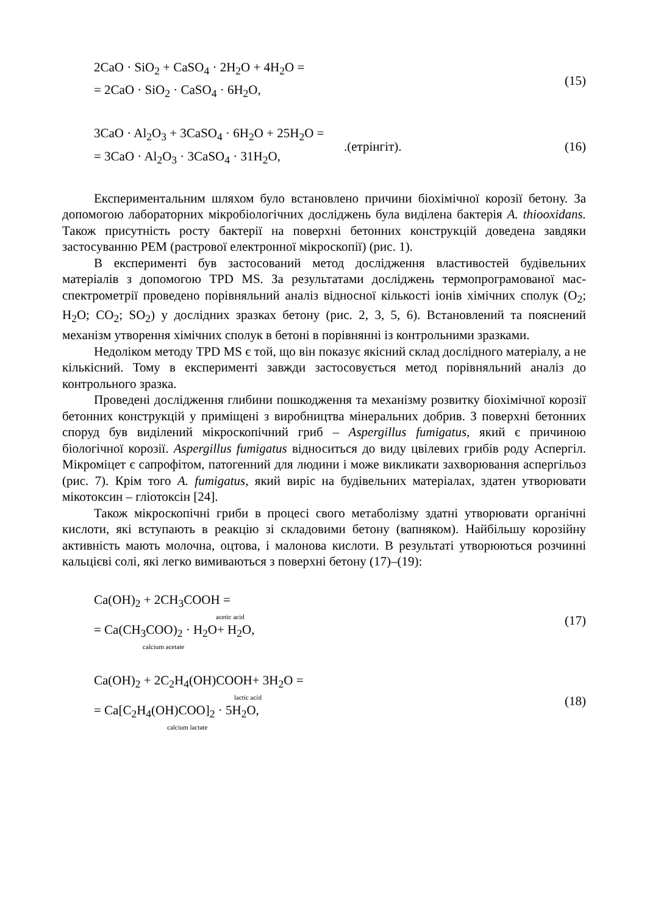2CaO · SiO<sub>2</sub> + CaSO<sub>4</sub> · 2H<sub>2</sub>O + 4H<sub>2</sub>O =
= 2CaO · SiO<sub>2</sub> · CaSO<sub>4</sub> · 6H<sub>2</sub>O,
(15)
3CaO · Al<sub>2</sub>O<sub>3</sub> + 3CaSO<sub>4</sub> · 6H<sub>2</sub>O + 25H<sub>2</sub>O =
= 3CaO · Al<sub>2</sub>O<sub>3</sub> · 3CaSO<sub>4</sub> · 31H<sub>2</sub>O,
.(етрінгіт). (16)
Експериментальним шляхом було встановлено причини біохімічної корозії бетону. За допомогою лабораторних мікробіологічних досліджень була виділена бактерія A. thiooxidans. Також присутність росту бактерії на поверхні бетонних конструкцій доведена завдяки застосуванню РЕМ (растрової електронної мікроскопії) (рис. 1).
В експерименті був застосований метод дослідження властивостей будівельних матеріалів з допомогою TPD MS. За результатами досліджень термопрограмованої мас-спектрометрії проведено порівняльний аналіз відносної кількості іонів хімічних сполук (O<sub>2</sub>; H<sub>2</sub>O; CO<sub>2</sub>; SO<sub>2</sub>) у дослідних зразках бетону (рис. 2, 3, 5, 6). Встановлений та пояснений механізм утворення хімічних сполук в бетоні в порівнянні із контрольними зразками.
Недоліком методу TPD MS є той, що він показує якісний склад дослідного матеріалу, а не кількісний. Тому в експерименті завжди застосовується метод порівняльний аналіз до контрольного зразка.
Проведені дослідження глибини пошкодження та механізму розвитку біохімічної корозії бетонних конструкцій у приміщені з виробництва мінеральних добрив. З поверхні бетонних споруд був виділений мікроскопічний гриб – Aspergillus fumigatus, який є причиною біологічної корозії. Aspergillus fumigatus відноситься до виду цвілевих грибів роду Аспергіл. Мікроміцет є сапрофітом, патогенний для людини і може викликати захворювання аспергільоз (рис. 7). Крім того A. fumigatus, який виріс на будівельних матеріалах, здатен утворювати мікотоксин – гліотоксін [24].
Також мікроскопічні гриби в процесі свого метаболізму здатні утворювати органічні кислоти, які вступають в реакцію зі складовими бетону (вапняком). Найбільшу корозійну активність мають молочна, оцтова, і малонова кислоти. В результаті утворюються розчинні кальцієві солі, які легко вимиваються з поверхні бетону (17)–(19):
Ca(OH)<sub>2</sub> + 2CH<sub>3</sub>COOH =
acetic acid
= Ca(CH<sub>3</sub>COO)<sub>2</sub> · H<sub>2</sub>O+ H<sub>2</sub>O,
calcium acetate
(17)
Ca(OH)<sub>2</sub> + 2C<sub>2</sub>H<sub>4</sub>(OH)COOH+ 3H<sub>2</sub>O =
lactic acid
= Ca[C<sub>2</sub>H<sub>4</sub>(OH)COO]<sub>2</sub> · 5H<sub>2</sub>O,
calcium lactate
(18)